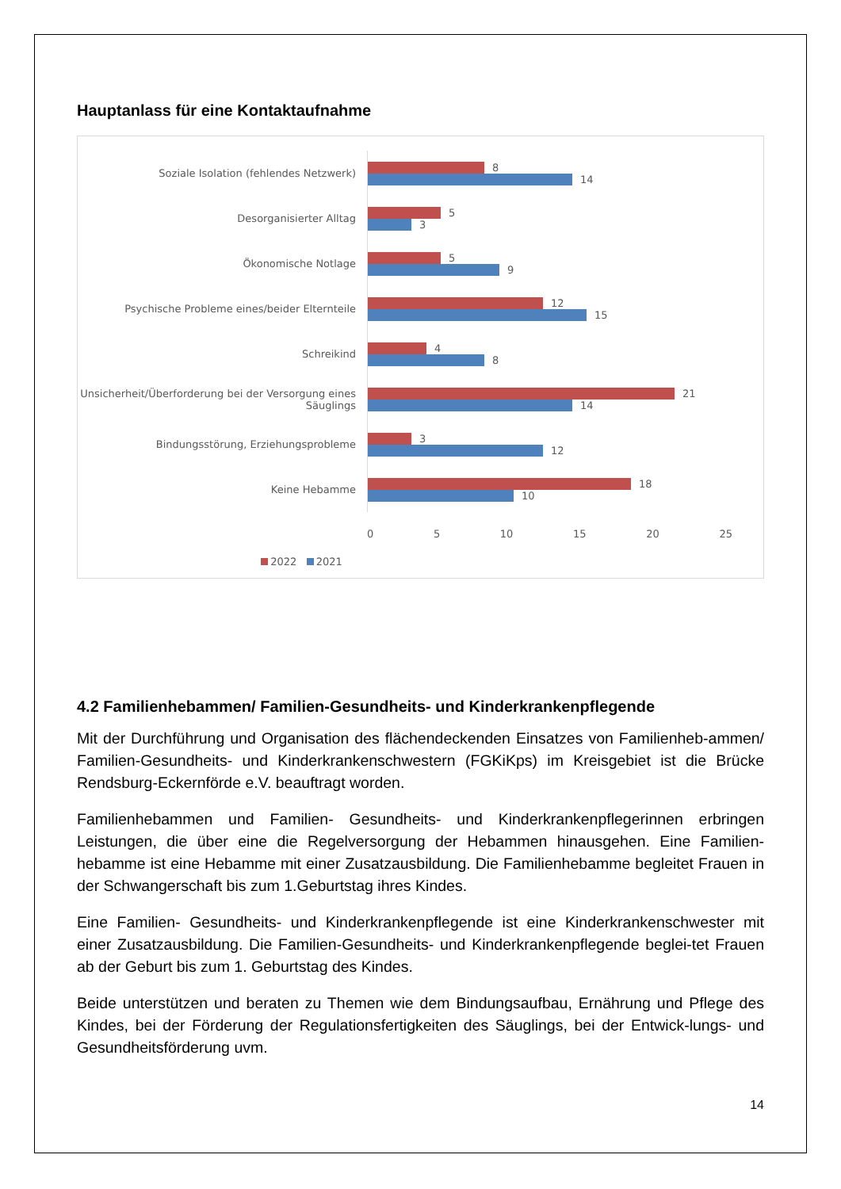Hauptanlass für eine Kontaktaufnahme
Soziale Isolation (fehlendes Netzwerk)
8
14
Desorganisierter Alltag
5
3
Ökonomische Notlage
5
9
Psychische Probleme eines/beider Elternteile
12
15
Schreikind
4
8
Unsicherheit/Überforderung bei der Versorgung eines Säuglings
21
14
Bindungsstörung, Erziehungsprobleme
3
12
Keine Hebamme
18
10
0 5 10 15 20 25
2022 2021
4.2 Familienhebammen/ Familien-Gesundheits- und Kinderkrankenpflegende
Mit der Durchführung und Organisation des flächendeckenden Einsatzes von Familienheb-ammen/ Familien-Gesundheits- und Kinderkrankenschwestern (FGKiKps) im Kreisgebiet ist die Brücke Rendsburg-Eckernförde e.V. beauftragt worden.
Familienhebammen und Familien- Gesundheits- und Kinderkrankenpflegerinnen erbringen Leistungen, die über eine die Regelversorgung der Hebammen hinausgehen. Eine Familien-hebamme ist eine Hebamme mit einer Zusatzausbildung. Die Familienhebamme begleitet Frauen in der Schwangerschaft bis zum 1.Geburtstag ihres Kindes.
Eine Familien- Gesundheits- und Kinderkrankenpflegende ist eine Kinderkrankenschwester mit einer Zusatzausbildung. Die Familien-Gesundheits- und Kinderkrankenpflegende beglei-tet Frauen ab der Geburt bis zum 1. Geburtstag des Kindes.
Beide unterstützen und beraten zu Themen wie dem Bindungsaufbau, Ernährung und Pflege des Kindes, bei der Förderung der Regulationsfertigkeiten des Säuglings, bei der Entwick-lungs- und Gesundheitsförderung uvm.
14